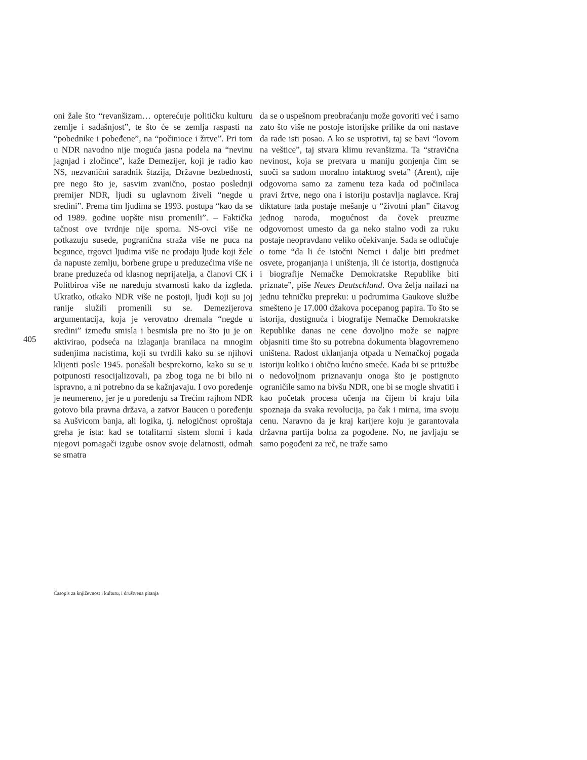405
oni žale što “revanšizam… opterećuje političku kulturu zemlje i sadašnjost”, te što će se zemlja raspasti na “pobednike i pobeđene”, na “počinioce i žrtve”. Pri tom u NDR navodno nije moguća jasna podela na “nevinu jagnjad i zločince”, kaže Demezijer, koji je radio kao NS, nezvanični saradnik štazija, Državne bezbednosti, pre nego što je, sasvim zvanično, postao poslednji premijer NDR, ljudi su uglavnom živeli “negde u sredini”. Prema tim ljudima se 1993. postupa “kao da se od 1989. godine uopšte nisu promenili”. – Faktička tačnost ove tvrdnje nije sporna. NS-ovci više ne potkazuju susede, pogranična straža više ne puca na begunce, trgovci ljudima više ne prodaju ljude koji žele da napuste zemlju, borbene grupe u preduzećima više ne brane preduzeća od klasnog neprijatelja, a članovi CK i Politbiroa više ne naređuju stvarnosti kako da izgleda. Ukratko, otkako NDR više ne postoji, ljudi koji su joj ranije služili promenili su se. Demezijerova argumentacija, koja je verovatno dremala “negde u sredini” između smisla i besmisla pre no što ju je on aktivirao, podseća na izlaganja branilaca na mnogim suđenjima nacistima, koji su tvrdili kako su se njihovi klijenti posle 1945. ponašali besprekorno, kako su se u potpunosti resocijalizovali, pa zbog toga ne bi bilo ni ispravno, a ni potrebno da se kažnjavaju. I ovo poređenje je neumereno, jer je u poređenju sa Trećim rajhom NDR gotovo bila pravna država, a zatvor Baucen u poređenju sa Aušvicom banja, ali logika, tj. nelogičnost oproštaja greha je ista: kad se totalitarni sistem slomi i kada njegovi pomagači izgube osnov svoje delatnosti, odmah se smatra
da se o uspešnom preobraćanju može govoriti već i samo zato što više ne postoje istorijske prilike da oni nastave da rade isti posao. A ko se usprotivi, taj se bavi “lovom na veštice”, taj stvara klimu revanšizma. Ta “stravična nevinost, koja se pretvara u maniju gonjenja čim se suoči sa sudom moralno intaktnog sveta” (Arent), nije odgovorna samo za zamenu teza kada od počinilaca pravi žrtve, nego ona i istoriju postavlja naglavce. Kraj diktature tada postaje mešanje u “životni plan” čitavog jednog naroda, mogućnost da čovek preuzme odgovornost umesto da ga neko stalno vodi za ruku postaje neopravdano veliko očekivanje. Sada se odlučuje o tome “da li će istočni Nemci i dalje biti predmet osvete, proganjanja i uništenja, ili će istorija, dostignuća i biografije Nemačke Demokratske Republike biti priznate”, piše Neues Deutschland. Ova želja nailazi na jednu tehničku prepreku: u podrumima Gaukove službe smešteno je 17.000 džakova pocepanog papira. To što se istorija, dostignuća i biografije Nemačke Demokratske Republike danas ne cene dovoljno može se najpre objasniti time što su potrebna dokumenta blagovremeno uništena. Radost uklanjanja otpada u Nemačkoj pogađa istoriju koliko i obično kućno smeće. Kada bi se pritužbe o nedovoljnom priznavanju onoga što je postignuto ograničile samo na bivšu NDR, one bi se mogle shvatiti i kao početak procesa učenja na čijem bi kraju bila spoznaja da svaka revolucija, pa čak i mirna, ima svoju cenu. Naravno da je kraj karijere koju je garantovala državna partija bolna za pogođene. No, ne javljaju se samo pogođeni za reč, ne traže samo
Časopis za književnost i kulturu, i društvena pitanja